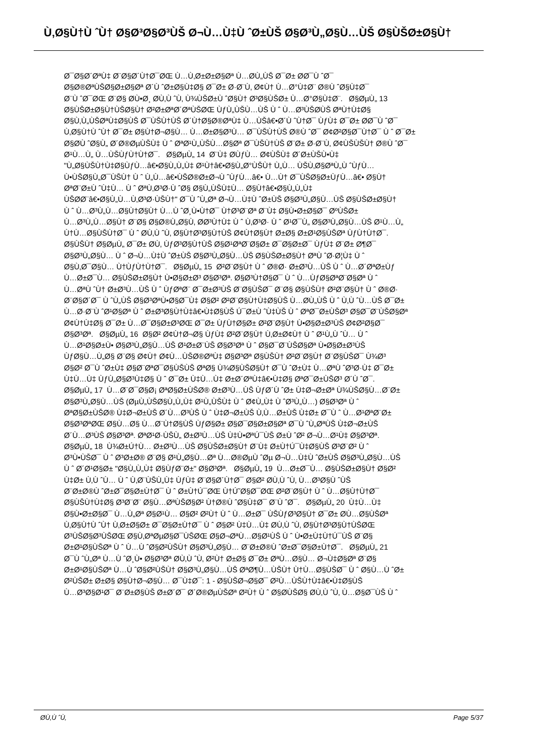Ù‚Ø§Ù†Ù ˆÙ† Ø§Ø³Ø§Ø³ÙŠ Ø¬Ù…Ù‡Ù ˆØ±ÙŠ Ø§Ø³Ù„Ø§Ù…ÙŠ Ø§ÙŠØ±Ø§Ù†
Ø¯Ø§Ø´ØªÙ‡ Ø¨Ø§Ø´Ù†Ø¯ØŒ Ù…Ù‚Ø±Ø±Ø§Øª Ù…Ø­Ù„ÙŠ Ø¯Ø± Ø­Ø¯Ù ˆØ¯
Ø§Ø®ØªÙŠØ§Ø±Ø§Øª Ø´Ù ˆØ±Ø§Ù‡Ø§ Ø¯Ø± Ø·Ø¨Ù‚ Ø¢Ù† Ù…Ø°Ù‡Ø¨ Ø®Ù ˆØ§Ù‡Ø¯
Ø¨Ù ˆØ¯ØŒ Ø¨Ø§ Ø­Ù•Ø¸ Ø­Ù‚Ù ˆÙ‚ Ù¾ÙŠØ±Ù ˆØ§Ù† Ø³Ø§ÙŠØ± Ù…Ø°Ø§Ù‡Ø¨. Ø§ØµÙ„ 13
Ø§ÙŠØ±Ø§Ù†ÙŠØ§Ù† Ø²Ø±ØªØ´ØªÙŠØŒ ÙƒÙ„ÙŠÙ…ÙŠ Ù ˆ Ù…Ø³ÙŠØ­ÙŠ ØªÙ†Ù‡Ø§
Ø§Ù‚Ù„ÙŠØªÙ‡Ø§ÙŠ Ø¯ÙŠÙ†ÙŠ Ø´Ù†Ø§Ø®ØªÙ‡ Ù…ÙŠâ€•Ø´Ù ˆÙ†Ø¯ ÙƒÙ‡ Ø¯Ø± Ø­Ø¯Ù ˆØ¯
Ù‚Ø§Ù†Ù ˆÙ† Ø¯Ø± Ø§Ù†Ø¬Ø§Ù… Ù…Ø±Ø§Ø³Ù… Ø¯ÙŠÙ†ÙŠ Ø®Ù ˆØ¯ Ø¢Ø²Ø§Ø¯Ù†Ø¯ Ù ˆ Ø¯Ø±
Ø§Ø­Ù ˆØ§Ù„ Ø´Ø®ØµÙŠÙ‡ Ù ˆ ØªØ¹Ù„ÙŠÙ…Ø§Øª Ø¯ÙŠÙ†ÙŠ Ø¨Ø± Ø·Ø¨Ù‚ Ø¢ÙŠÙŠÙ† Ø®Ù ˆØ¯
Ø¹Ù…Ù„ Ù…ÙŠÙƒÙ†Ù†Ø¯. Ø§ØµÙ„ 14 Ø¨Ù‡ Ø­ÙƒÙ… Ø¢ÙŠÙ‡ Ø´Ø±ÙŠÙ•Ù‡
"Ù„Ø§ÙŠÙ†Ù‡Ø§ÙƒÙ…â€•Ø§Ù„Ù„Ù‡ Ø¹Ù†â€•Ø§Ù„Ø°ÙŠÙ† Ù„Ù… ÙŠÙ‚Ø§ØªÙ„Ù ˆÙƒÙ…
Ù•ÙŠØ§Ù„Ø¯ÙŠÙ† Ù ˆ Ù„Ù…â€•ÙŠØ®Ø±Ø¬Ù ˆÙƒÙ…â€• Ù…Ù† Ø¯ÙŠØ§Ø±ÙƒÙ…â€• Ø§Ù†
ØªØ¨Ø±Ù ˆÙ‡Ù… Ù ˆ ØªÙ‚Ø³Ø·Ù ˆØ§ Ø§Ù„ÙŠÙ‡Ù… Ø§Ù†â€•Ø§Ù„Ù„Ù‡
ÙŠØ­Ø¨â€•Ø§Ù„Ù…Ù‚Ø³Ø·ÙŠÙ†" Ø¯Ù ˆÙ„Øª Ø¬Ù…Ù‡Ù ˆØ±ÙŠ Ø§Ø³Ù„Ø§Ù…ÙŠ Ø§ÙŠØ±Ø§Ù†
Ù ˆ Ù…Ø³Ù„Ù…Ø§Ù†Ø§Ù† Ù…Ù ˆØ¸Ù•Ù†Ø¯ Ù†Ø³Ø¨Øª Ø¨Ù‡ Ø§Ù•Ø±Ø§Ø¯ ØºÙŠØ±
Ù…Ø³Ù„Ù…Ø§Ù† Ø¨Ø§ Ø§Ø®Ù„Ø§Ù‚ Ø­Ø³Ù†Ù‡ Ù ˆ Ù‚Ø³Ø· Ù ˆ Ø¹Ø¯Ù„ Ø§Ø³Ù„Ø§Ù…ÙŠ Ø¹Ù…Ù„
Ù†Ù…Ø§ÙŠÙ†Ø¯ Ù ˆ Ø­Ù‚Ù ˆÙ‚ Ø§Ù†Ø³Ø§Ù†ÙŠ Ø¢Ù†Ø§Ù† Ø±Ø§ Ø±Ø¹Ø§ÙŠØª ÙƒÙ†Ù†Ø¯.
Ø§ÙŠÙ† Ø§ØµÙ„ Ø¯Ø± Ø­Ù‚ ÙƒØ³Ø§Ù†ÙŠ Ø§Ø¹ØªØ¨Ø§Ø± Ø¯Ø§Ø±Ø¯ ÙƒÙ‡ Ø¨Ø± Ø¶Ø¯
Ø§Ø³Ù„Ø§Ù… Ù ˆ Ø¬Ù…Ù‡Ù ˆØ±ÙŠ Ø§Ø³Ù„Ø§Ù…ÙŠ Ø§ÙŠØ±Ø§Ù† ØªÙ ˆØ·Ø¦Ù‡ Ù ˆ
Ø§Ù‚Ø¯Ø§Ù… Ù†ÙƒÙ†Ù†Ø¯. Ø§ØµÙ„ 15 Ø²Ø¨Ø§Ù† Ù ˆ Ø®Ø· Ø±Ø³Ù…ÙŠ Ù ˆ Ù…Ø´ØªØ±Ùƒ
Ù…Ø±Ø¯Ù… Ø§ÙŠØ±Ø§Ù† Ù•Ø§Ø±Ø³ Ø§Ø³Øª. Ø§Ø³Ù†Ø§Ø¯ Ù ˆ Ù…ÙƒØ§ØªØ¨Ø§Øª Ù ˆ
Ù…ØªÙ ˆÙ† Ø±Ø³Ù…ÙŠ Ù ˆ ÙƒØªØ¨ Ø¯Ø±Ø³ÙŠ Ø¨Ø§ÙŠØ¯ Ø¨Ø§ Ø§ÙŠÙ† Ø²Ø¨Ø§Ù† Ù ˆ Ø®Ø·
Ø¨Ø§Ø´Ø¯ Ù ˆÙ„ÙŠ Ø§Ø³ØªÙ•Ø§Ø¯Ù‡ Ø§Ø² Ø²Ø¨Ø§Ù†Ù‡Ø§ÙŠ Ù…Ø­Ù„ÙŠ Ù ˆ Ù‚Ù ˆÙ…ÙŠ Ø¯Ø±
Ù…Ø·Ø¨Ù ˆØ¹Ø§Øª Ù ˆ Ø±Ø³Ø§Ù†Ù‡â€•Ù‡Ø§ÙŠ Ú¯Ø±Ù ˆÙ‡ÙŠ Ù ˆ ØªØ¯Ø±ÙŠØ³ Ø§Ø¯Ø¨ÙŠØ§Øª
Ø¢Ù†Ù‡Ø§ Ø¯Ø± Ù…Ø¯Ø§Ø±Ø³ØŒ Ø¯Ø± ÙƒÙ†Ø§Ø± Ø²Ø¨Ø§Ù† Ù•Ø§Ø±Ø³ÙŠ Ø¢Ø²Ø§Ø¯
Ø§Ø³Øª. Ø§ØµÙ„ 16 Ø§Ø² Ø¢Ù†Ø¬Ø§ ÙƒÙ‡ Ø²Ø¨Ø§Ù† Ù‚Ø±Ø¢Ù† Ù ˆ Ø¹Ù„Ù ˆÙ… Ù ˆ
Ù…Ø¹Ø§Ø±Ù• Ø§Ø³Ù„Ø§Ù…ÙŠ Ø¹Ø±Ø¨ÙŠ Ø§Ø³Øª Ù ˆ Ø§Ø¯Ø¨ÙŠØ§Øª Ù•Ø§Ø±Ø³ÙŠ
ÙƒØ§Ù…Ù„Ø§ Ø¨Ø§ Ø¢Ù† Ø¢Ù…ÙŠØ®ØªÙ‡ Ø§Ø³Øª Ø§ÙŠÙ† Ø²Ø¨Ø§Ù† Ø¨Ø§ÙŠØ¯ Ù¾Ø³
Ø§Ø² Ø¯Ù ˆØ±Ù‡ Ø§Ø¨ØªØ¯Ø§ÙŠÙŠ ØªØ§ Ù¾Ø§ÙŠØ§Ù† Ø¯Ù ˆØ±Ù‡ Ù…ØªÙ ˆØ³Ø·Ù‡ Ø¯Ø±
Ù‡Ù…Ù‡ ÙƒÙ„Ø§Ø³Ù‡Ø§ Ù ˆ Ø¯Ø± Ù‡Ù…Ù‡ Ø±Ø´ØªÙ‡â€•Ù‡Ø§ ØªØ¯Ø±ÙŠØ³ Ø´Ù ˆØ¯.
Ø§ØµÙ„ 17 Ù…Ø¨Ø¯Ø§Ø¡ ØªØ§Ø±ÙŠØ® Ø±Ø³Ù…ÙŠ ÙƒØ´Ù ˆØ± Ù‡Ø¬Ø±Øª Ù¾ÙŠØ§Ù…Ø¨Ø±
Ø§Ø³Ù„Ø§Ù…ÙŠ (ØµÙ„ÙŠØ§Ù„Ù„Ù‡ Ø¹Ù„ÙŠÙ‡ Ù ˆ Ø¢Ù„Ù‡ Ù ˆØ³Ù„Ù…) Ø§Ø³Øª Ù ˆ
ØªØ§Ø±ÙŠØ® Ù‡Ø¬Ø±ÙŠ Ø´Ù…Ø³ÙŠ Ù ˆ Ù‡Ø¬Ø±ÙŠ Ù‚Ù…Ø±ÙŠ Ù‡Ø± Ø¯Ù ˆ Ù…Ø¹ØªØ¨Ø±
Ø§Ø³ØªØŒ Ø§Ù…Ø§ Ù…Ø¨Ù†Ø§ÙŠ ÙƒØ§Ø± Ø§Ø¯Ø§Ø±Ø§Øª Ø¯Ù ˆÙ„ØªÙŠ Ù‡Ø¬Ø±ÙŠ
Ø´Ù…Ø³ÙŠ Ø§Ø³Øª. ØªØ¹Ø·ÙŠÙ„ Ø±Ø³Ù…ÙŠ Ù‡Ù•ØªÚ¯ÙŠ Ø±Ù ˆØ² Ø¬Ù…Ø¹Ù‡ Ø§Ø³Øª.
Ø§ØµÙ„ 18 Ù¾Ø±Ú†Ù… Ø±Ø³Ù…ÙŠ Ø§ÙŠØ±Ø§Ù† Ø¨Ù‡ Ø±Ù†Ú¯Ù‡Ø§ÙŠ Ø³Ø¨Ø² Ù ˆ
Ø³Ù•ÙŠØ¯ Ù ˆ Ø³Ø±Ø® Ø¨Ø§ Ø¹Ù„Ø§Ù…Øª Ù…Ø®ØµÙ ˆØµ Ø¬Ù…Ù‡Ù ˆØ±ÙŠ Ø§Ø³Ù„Ø§Ù…ÙŠ
Ù ˆ Ø´Ø¹Ø§Ø± "Ø§Ù„Ù„Ù‡ Ø§ÙƒØ¨Ø±" Ø§Ø³Øª. Ø§ØµÙ„ 19 Ù…Ø±Ø¯Ù… Ø§ÙŠØ±Ø§Ù† Ø§Ø²
Ù‡Ø± Ù‚Ù ˆÙ… Ù ˆ Ù‚Ø¨ÙŠÙ„Ù‡ ÙƒÙ‡ Ø¨Ø§Ø´Ù†Ø¯ Ø§Ø² Ø­Ù‚Ù ˆÙ‚ Ù…Ø³Ø§Ù ˆÙŠ
Ø¨Ø±Ø®Ù ˆØ±Ø¯Ø§Ø±Ù†Ø¯ Ù ˆ Ø±Ù†Ú¯ØŒ Ù†Ú˜Ø§Ø¯ØŒ Ø²Ø¨Ø§Ù† Ù ˆ Ù…Ø§Ù†Ù†Ø¯
Ø§ÙŠÙ†Ù‡Ø§ Ø³Ø¨Ø¨ Ø§Ù…ØªÙŠØ§Ø² Ù†Ø®Ù ˆØ§Ù‡Ø¯ Ø¨Ù ˆØ¯. Ø§ØµÙ„ 20 Ù‡Ù…Ù‡
Ø§Ù•Ø±Ø§Ø¯ Ù…Ù„Øª Ø§Ø¹Ù… Ø§Ø² Ø²Ù† Ù ˆ Ù…Ø±Ø¯ ÙŠÙƒØ³Ø§Ù† Ø¯Ø± Ø­Ù…Ø§ÙŠØª
Ù‚Ø§Ù†Ù ˆÙ† Ù‚Ø±Ø§Ø± Ø¯Ø§Ø±Ù†Ø¯ Ù ˆ Ø§Ø² Ù‡Ù…Ù‡ Ø­Ù‚Ù ˆÙ‚ Ø§Ù†Ø³Ø§Ù†ÙŠØŒ
Ø³ÙŠØ§Ø³ÙŠØŒ Ø§Ù‚ØªØµØ§Ø¯ÙŠØŒ Ø§Ø¬ØªÙ…Ø§Ø¹ÙŠ Ù ˆ Ù•Ø±Ù‡Ù†Ú¯ÙŠ Ø¨Ø§
Ø±Ø¹Ø§ÙŠØª Ù ˆ Ù…Ù ˆØ§Ø²ÙŠÙ† Ø§Ø³Ù„Ø§Ù… Ø¨Ø±Ø®Ù ˆØ±Ø¯Ø§Ø±Ù†Ø¯. Ø§ØµÙ„ 21
Ø¯Ù ˆÙ„Øª Ù…Ù ˆØ¸Ù• Ø§Ø³Øª Ø­Ù‚Ù ˆÙ‚ Ø²Ù† Ø±Ø§ Ø¯Ø± ØªÙ…Ø§Ù… Ø¬Ù‡Ø§Øª Ø¨Ø§
Ø±Ø¹Ø§ÙŠØª Ù…Ù ˆØ§Ø²ÙŠÙ† Ø§Ø³Ù„Ø§Ù…ÙŠ ØªØ¶Ù…ÙŠÙ† Ù†Ù…Ø§ÙŠØ¯ Ù ˆ Ø§Ù…Ù ˆØ±
Ø²ÙŠØ± Ø±Ø§ Ø§Ù†Ø¬Ø§Ù… Ø¯Ù‡Ø¯: 1 - Ø§ÙŠØ¬Ø§Ø¯ Ø²Ù…ÙŠÙ†Ù‡â€•Ù‡Ø§ÙŠ
Ù…Ø³Ø§Ø¹Ø¯ Ø¨Ø±Ø§ÙŠ Ø±Ø´Ø¯ Ø´Ø®ØµÙŠØª Ø²Ù† Ù ˆ Ø§Ø­ÙŠØ§ Ø­Ù‚Ù ˆÙ‚ Ù…Ø§Ø¯ÙŠ Ù ˆ
Ø­Ù‚Ù ˆÙ‚ Page 5/37